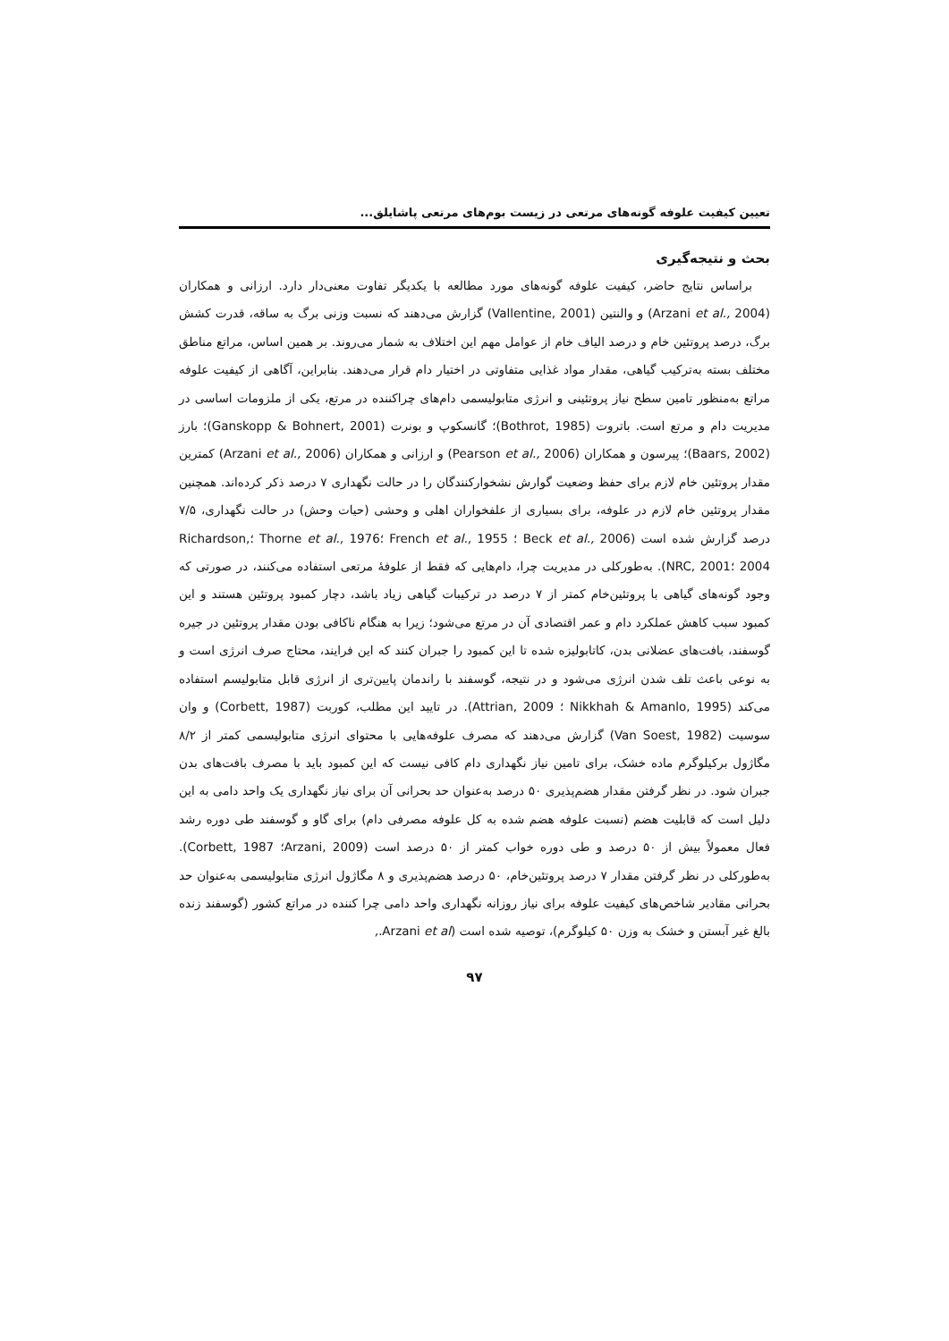تعیین کیفیت علوفه گونه‌های مرتعی در زیست بوم‌های مرتعی پاشایلق...
بحث و نتیجه‌گیری
براساس نتایج حاضر، کیفیت علوفه گونه‌های مورد مطالعه با یکدیگر تفاوت معنی‌دار دارد. ارزانی و همکاران (Arzani et al., 2004) و والنتین (Vallentine, 2001) گزارش می‌دهند که نسبت وزنی برگ به ساقه، قدرت کشش برگ، درصد پروتئین خام و درصد الیاف خام از عوامل مهم این اختلاف به شمار می‌روند. بر همین اساس، مراتع مناطق مختلف بسته به‌ترکیب گیاهی، مقدار مواد غذایی متفاوتی در اختیار دام قرار می‌دهند. بنابراین، آگاهی از کیفیت علوفه مراتع به‌منظور تامین سطح نیاز پروتئینی و انرژی متابولیسمی دام‌های چراکننده در مرتع، یکی از ملزومات اساسی در مدیریت دام و مرتع است. باتروت (Bothrot, 1985)؛ گانسکوپ و بونرت (Ganskopp & Bohnert, 2001)؛ بارز (Baars, 2002)؛ پیرسون و همکاران (Pearson et al., 2006) و ارزانی و همکاران (Arzani et al., 2006) کمترین مقدار پروتئین خام لازم برای حفظ وضعیت گوارش نشخوارکنندگان را در حالت نگهداری ۷ درصد ذکر کرده‌اند. همچنین مقدار پروتئین خام لازم در علوفه، برای بسیاری از علفخواران اهلی و وحشی (حیات وحش) در حالت نگهداری، ۷/۵ درصد گزارش شده است (Beck et al., 2006 ؛ French et al., 1955 ؛Thorne et al., 1976 ؛Richardson, 2004 ؛NRC, 2001). به‌طورکلی در مدیریت چرا، دام‌هایی که فقط از علوفهٔ مرتعی استفاده می‌کنند، در صورتی که وجود گونه‌های گیاهی با پروتئین‌خام کمتر از ۷ درصد در ترکیبات گیاهی زیاد باشد، دچار کمبود پروتئین هستند و این کمبود سبب کاهش عملکرد دام و عمر اقتصادی آن در مرتع می‌شود؛ زیرا به هنگام ناکافی بودن مقدار پروتئین در جیره گوسفند، بافت‌های عضلانی بدن، کاتابولیزه شده تا این کمبود را جبران کنند که این فرایند، محتاج صرف انرژی است و به نوعی باعث تلف شدن انرژی می‌شود و در نتیجه، گوسفند با راندمان پایین‌تری از انرژی قابل متابولیسم استفاده می‌کند (Nikkhah & Amanlo, 1995 ؛ Attrian, 2009). در تایید این مطلب، کوربت (Corbett, 1987) و وان سوسیت (Van Soest, 1982) گزارش می‌دهند که مصرف علوفه‌هایی با محتوای انرژی متابولیسمی کمتر از ۸/۲ مگاژول برکیلوگرم ماده خشک، برای تامین نیاز نگهداری دام کافی نیست که این کمبود باید با مصرف بافت‌های بدن جبران شود. در نظر گرفتن مقدار هضم‌پذیری ۵۰ درصد به‌عنوان حد بحرانی آن برای نیاز نگهداری یک واحد دامی به این دلیل است که قابلیت هضم (نسبت علوفه هضم شده به کل علوفه مصرفی دام) برای گاو و گوسفند طی دوره رشد فعال معمولاً بیش از ۵۰ درصد و طی دوره خواب کمتر از ۵۰ درصد است (Arzani, 2009؛ Corbett, 1987). به‌طورکلی در نظر گرفتن مقدار ۷ درصد پروتئین‌خام، ۵۰ درصد هضم‌پذیری و ۸ مگاژول انرژی متابولیسمی به‌عنوان حد بحرانی مقادیر شاخص‌های کیفیت علوفه برای نیاز روزانه نگهداری واحد دامی چرا کننده در مراتع کشور (گوسفند زنده بالغ غیر آبستن و خشک به وزن ۵۰ کیلوگرم)، توصیه شده است (Arzani et al.,
۹۷